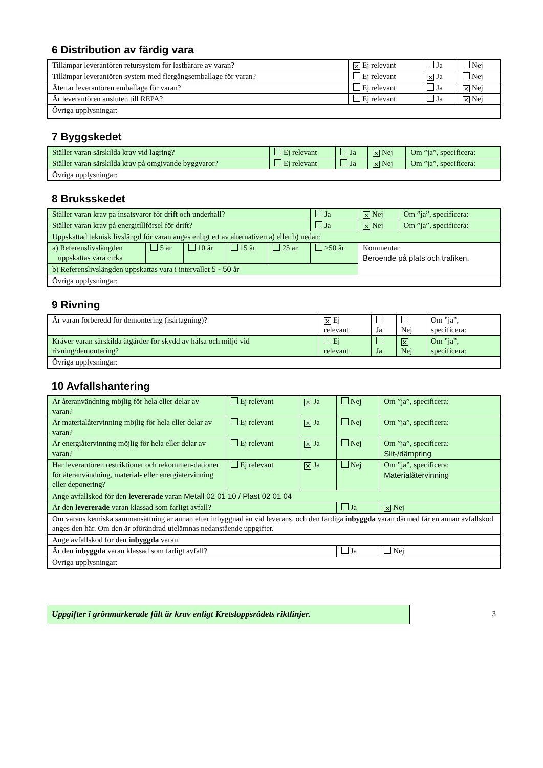6 Distribution av färdig vara
| Tillämpar leverantören retursystem för lastbärare av varan? | × Ej relevant | Ja | Nej |
| Tillämpar leverantören system med flergångsemballage för varan? | Ej relevant | × Ja | Nej |
| Återtar leverantören emballage för varan? | Ej relevant | Ja | × Nej |
| Är leverantören ansluten till REPA? | Ej relevant | Ja | × Nej |
| Övriga upplysningar: | | | |
7 Byggskedet
| Ställer varan särskilda krav vid lagring? | Ej relevant | Ja | × Nej | Om ”ja”, specificera: |
| Ställer varan särskilda krav på omgivande byggvaror? | Ej relevant | Ja | × Nej | Om ”ja”, specificera: |
| Övriga upplysningar: | | | | |
8 Bruksskedet
| Ställer varan krav på insatsvaror för drift och underhåll? | | | | | Ja | × Nej | Om ”ja”, specificera: |
| Ställer varan krav på energitillförsel för drift? | | | | | Ja | × Nej | Om ”ja”, specificera: |
| Uppskattad teknisk livslängd för varan anges enligt ett av alternativen a) eller b) nedan: | | | | | | | |
| a) Referenslivslängden uppskattas vara cirka | 5 år | 10 år | 15 år | 25 år | >50 år | Kommentar Beroende på plats och trafiken. | |
| b) Referenslivslängden uppskattas vara i intervallet 5 - 50 år | | | | | | | |
| Övriga upplysningar: | | | | | | | |
9 Rivning
| Är varan förberedd för demontering (isärtagning)? | × Ej relevant | Ja | Nej | Om ”ja”, specificera: |
| Kräver varan särskilda åtgärder för skydd av hälsa och miljö vid rivning/demontering? | Ej relevant | Ja | × Nej | Om ”ja”, specificera: |
| Övriga upplysningar: | | | | |
10 Avfallshantering
| Är återanvändning möjlig för hela eller delar av varan? | Ej relevant | × Ja | Nej | Om ”ja”, specificera: |
| Är materialåtervinning möjlig för hela eller delar av varan? | Ej relevant | × Ja | Nej | Om ”ja”, specificera: |
| Är energiåtervinning möjlig för hela eller delar av varan? | Ej relevant | × Ja | Nej | Om ”ja”, specificera: Slit-/dämpring |
| Har leverantören restriktioner och rekommen-dationer för återanvändning, material- eller energiåtervinning eller deponering? | Ej relevant | × Ja | Nej | Om ”ja”, specificera: Materialåtervinning |
| Ange avfallskod för den levererade varan Metall 02 01 10 / Plast 02 01 04 | | | | |
| Är den levererade varan klassad som farligt avfall? | | | Ja | × Nej |
| Om varans kemiska sammansättning är annan efter inbyggnad än vid leverans, och den färdiga inbyggda varan därmed får en annan avfallskod anges den här. Om den är oförändrad utelämnas nedanstående uppgifter. | | | | |
| Ange avfallskod för den inbyggda varan | | | | |
| Är den inbyggda varan klassad som farligt avfall? | | | Ja | Nej |
| Övriga upplysningar: | | | | |
Uppgifter i grönmarkerade fält är krav enligt Kretsloppsrådets riktlinjer.
3